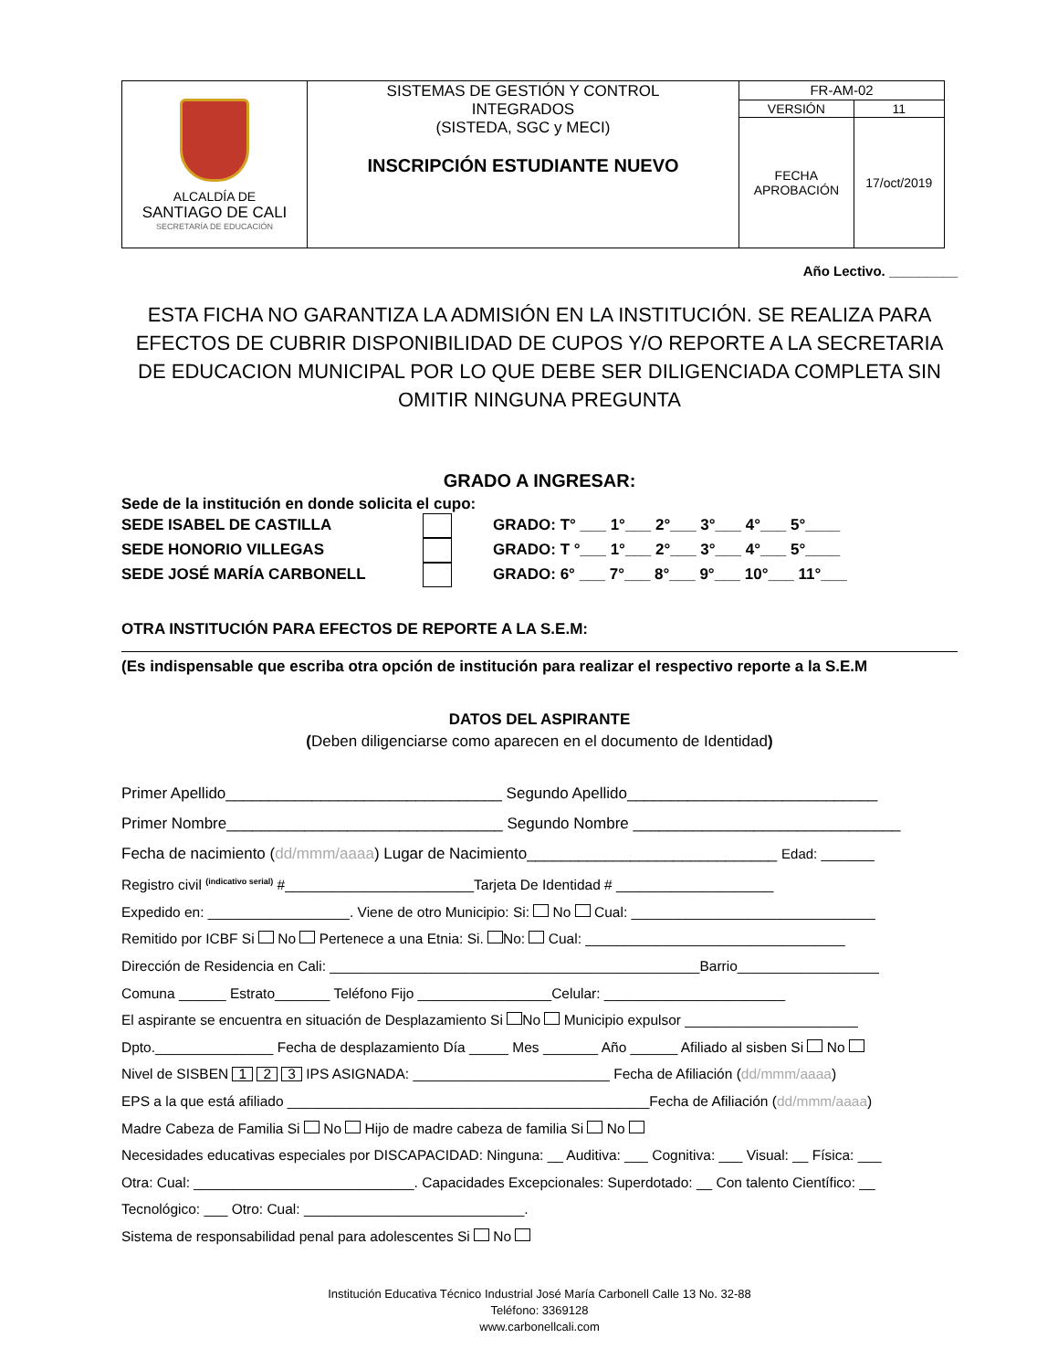| ALCALDÍA DE SANTIAGO DE CALI SECRETARÍA DE EDUCACIÓN | SISTEMAS DE GESTIÓN Y CONTROL INTEGRADOS (SISTEDA, SGC y MECI) INSCRIPCIÓN ESTUDIANTE NUEVO | FR-AM-02 | |
| | | VERSIÓN | 11 |
| | | FECHA APROBACIÓN | 17/oct/2019 |
Año Lectivo. _________
ESTA FICHA NO GARANTIZA LA ADMISIÓN EN LA INSTITUCIÓN. SE REALIZA PARA EFECTOS DE CUBRIR DISPONIBILIDAD DE CUPOS Y/O REPORTE A LA SECRETARIA DE EDUCACION MUNICIPAL POR LO QUE DEBE SER DILIGENCIADA COMPLETA SIN OMITIR NINGUNA PREGUNTA
GRADO A INGRESAR:
Sede de la institución en donde solicita el cupo:
SEDE ISABEL DE CASTILLA GRADO: T° ___ 1°___ 2°___ 3°___ 4°___ 5°____
SEDE HONORIO VILLEGAS GRADO: T °___ 1°___ 2°___ 3°___ 4°___ 5°____
SEDE JOSÉ MARÍA CARBONELL GRADO: 6° ___ 7°___ 8°___ 9°___ 10°___ 11°___
OTRA INSTITUCIÓN PARA EFECTOS DE REPORTE A LA S.E.M:
(Es indispensable que escriba otra opción de institución para realizar el respectivo reporte a la S.E.M
DATOS DEL ASPIRANTE
(Deben diligenciarse como aparecen en el documento de Identidad)
Primer Apellido________________________________ Segundo Apellido_____________________________
Primer Nombre________________________________ Segundo Nombre _______________________________
Fecha de nacimiento (dd/mmm/aaaa) Lugar de Nacimiento_____________________________ Edad: _______
Registro civil <sup>(indicativo serial)</sup> #________________________Tarjeta De Identidad # ____________________
Expedido en: __________________. Viene de otro Municipio: Si: No Cual: _______________________________
Remitido por ICBF Si No Pertenece a una Etnia: Si. No: Cual: _________________________________
Dirección de Residencia en Cali: _______________________________________________Barrio__________________
Comuna ______ Estrato_______ Teléfono Fijo _________________Celular: _______________________
El aspirante se encuentra en situación de Desplazamiento Si No Municipio expulsor ______________________
Dpto._______________ Fecha de desplazamiento Día _____ Mes _______ Año ______ Afiliado al sisben Si No
Nivel de SISBEN 1 2 3 IPS ASIGNADA: _________________________ Fecha de Afiliación (dd/mmm/aaaa)
EPS a la que está afiliado ______________________________________________Fecha de Afiliación (dd/mmm/aaaa)
Madre Cabeza de Familia Si No Hijo de madre cabeza de familia Si No
Necesidades educativas especiales por DISCAPACIDAD: Ninguna: __ Auditiva: ___ Cognitiva: ___ Visual: __ Física: ___
Otra: Cual: ____________________________. Capacidades Excepcionales: Superdotado: __ Con talento Científico: __
Tecnológico: ___ Otro: Cual: ____________________________.
Sistema de responsabilidad penal para adolescentes Si No
Institución Educativa Técnico Industrial José María Carbonell Calle 13 No. 32-88
Teléfono: 3369128
www.carbonellcali.com